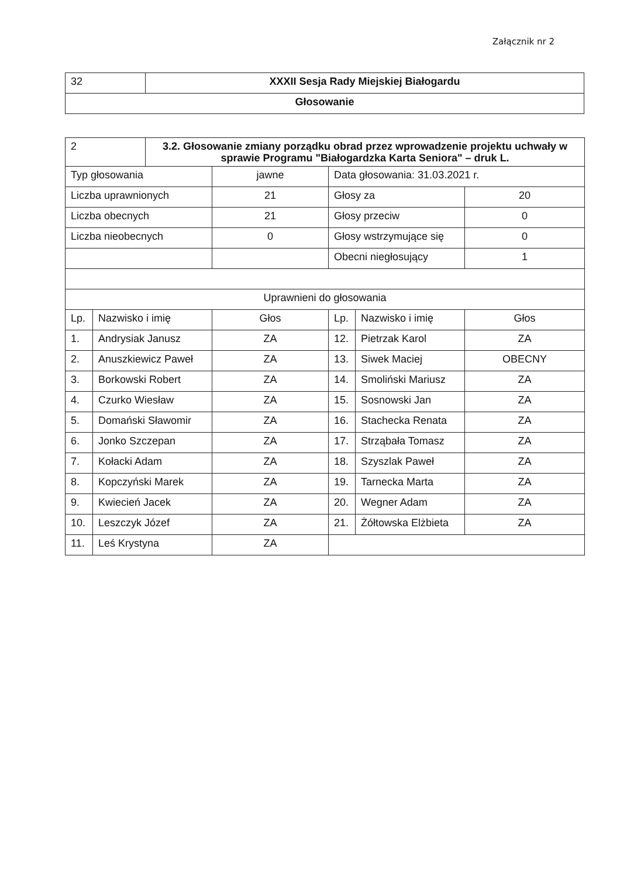Załącznik nr 2
| 32 | XXXII Sesja Rady Miejskiej Białogardu |
| Głosowanie | |
| 2 | | 3.2. Głosowanie zmiany porządku obrad przez wprowadzenie projektu uchwały w sprawie Programu "Białogardzka Karta Seniora" – druk L. | | | | |
| Typ głosowania | | | jawne | Data głosowania: 31.03.2021 r. | | |
| Liczba uprawnionych | | | 21 | Głosy za | | 20 |
| Liczba obecnych | | | 21 | Głosy przeciw | | 0 |
| Liczba nieobecnych | | | 0 | Głosy wstrzymujące się | | 0 |
| | | | | Obecni niegłosujący | | 1 |
| Uprawnieni do głosowania | | | | | | |
| Lp. | Nazwisko i imię | | Głos | Lp. | Nazwisko i imię | Głos |
| 1. | Andrysiak Janusz | | ZA | 12. | Pietrzak Karol | ZA |
| 2. | Anuszkiewicz Paweł | | ZA | 13. | Siwek Maciej | OBECNY |
| 3. | Borkowski Robert | | ZA | 14. | Smoliński Mariusz | ZA |
| 4. | Czurko Wiesław | | ZA | 15. | Sosnowski Jan | ZA |
| 5. | Domański Sławomir | | ZA | 16. | Stachecka Renata | ZA |
| 6. | Jonko Szczepan | | ZA | 17. | Strząbała Tomasz | ZA |
| 7. | Kołacki Adam | | ZA | 18. | Szyszlak Paweł | ZA |
| 8. | Kopczyński Marek | | ZA | 19. | Tarnecka Marta | ZA |
| 9. | Kwiecień Jacek | | ZA | 20. | Wegner Adam | ZA |
| 10. | Leszczyk Józef | | ZA | 21. | Żółtowska Elżbieta | ZA |
| 11. | Leś Krystyna | | ZA | | | |